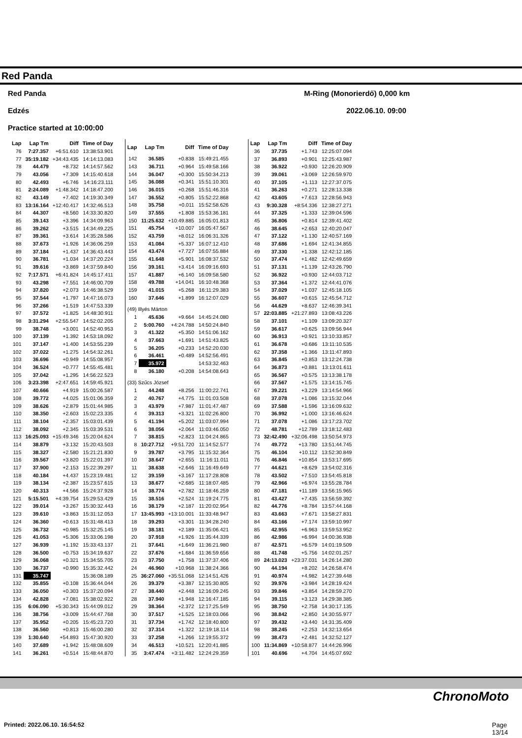Red Panda
Red Panda M-Ring (Monorierdő) 0,000 km
Edzés 2022.06.10. 09:00
Practice started at 10:00:00
| Lap | Lap Tm | Diff | Time of Day |
| --- | --- | --- | --- |
| 76 | 7:27.357 | +6:51.610 | 13:38:53.901 |
| 77 | 35:19.182 | +34:43.435 | 14:14:13.083 |
| 78 | 44.479 | +8.732 | 14:14:57.562 |
| 79 | 43.056 | +7.309 | 14:15:40.618 |
| 80 | 42.493 | +6.746 | 14:16:23.111 |
| 81 | 2:24.089 | +1:48.342 | 14:18:47.200 |
| 82 | 43.149 | +7.402 | 14:19:30.349 |
| 83 | 13:16.164 | +12:40.417 | 14:32:46.513 |
| 84 | 44.307 | +8.560 | 14:33:30.820 |
| 85 | 39.143 | +3.396 | 14:34:09.963 |
| 86 | 39.262 | +3.515 | 14:34:49.225 |
| 87 | 39.361 | +3.614 | 14:35:28.586 |
| 88 | 37.673 | +1.926 | 14:36:06.259 |
| 89 | 37.184 | +1.437 | 14:36:43.443 |
| 90 | 36.781 | +1.034 | 14:37:20.224 |
| 91 | 39.616 | +3.869 | 14:37:59.840 |
| 92 | 7:17.571 | +6:41.824 | 14:45:17.411 |
| 93 | 43.298 | +7.551 | 14:46:00.709 |
| 94 | 37.820 | +2.073 | 14:46:38.529 |
| 95 | 37.544 | +1.797 | 14:47:16.073 |
| 96 | 37.266 | +1.519 | 14:47:53.339 |
| 97 | 37.572 | +1.825 | 14:48:30.911 |
| 98 | 3:31.294 | +2:55.547 | 14:52:02.205 |
| 99 | 38.748 | +3.001 | 14:52:40.953 |
| 100 | 37.139 | +1.392 | 14:53:18.092 |
| 101 | 37.147 | +1.400 | 14:53:55.239 |
| 102 | 37.022 | +1.275 | 14:54:32.261 |
| 103 | 36.696 | +0.949 | 14:55:08.957 |
| 104 | 36.524 | +0.777 | 14:55:45.481 |
| 105 | 37.042 | +1.295 | 14:56:22.523 |
| 106 | 3:23.398 | +2:47.651 | 14:59:45.921 |
| 107 | 40.666 | +4.919 | 15:00:26.587 |
| 108 | 39.772 | +4.025 | 15:01:06.359 |
| 109 | 38.626 | +2.879 | 15:01:44.985 |
| 110 | 38.350 | +2.603 | 15:02:23.335 |
| 111 | 38.104 | +2.357 | 15:03:01.439 |
| 112 | 38.092 | +2.345 | 15:03:39.531 |
| 113 | 16:25.093 | +15:49.346 | 15:20:04.624 |
| 114 | 38.879 | +3.132 | 15:20:43.503 |
| 115 | 38.327 | +2.580 | 15:21:21.830 |
| 116 | 39.567 | +3.820 | 15:22:01.397 |
| 117 | 37.900 | +2.153 | 15:22:39.297 |
| 118 | 40.184 | +4.437 | 15:23:19.481 |
| 119 | 38.134 | +2.387 | 15:23:57.615 |
| 120 | 40.313 | +4.566 | 15:24:37.928 |
| 121 | 5:15.501 | +4:39.754 | 15:29:53.429 |
| 122 | 39.014 | +3.267 | 15:30:32.443 |
| 123 | 39.610 | +3.863 | 15:31:12.053 |
| 124 | 36.360 | +0.613 | 15:31:48.413 |
| 125 | 36.732 | +0.985 | 15:32:25.145 |
| 126 | 41.053 | +5.306 | 15:33:06.198 |
| 127 | 36.939 | +1.192 | 15:33:43.137 |
| 128 | 36.500 | +0.753 | 15:34:19.637 |
| 129 | 36.068 | +0.321 | 15:34:55.705 |
| 130 | 36.737 | +0.990 | 15:35:32.442 |
| 131 | 35.747 | | 15:36:08.189 |
| 132 | 35.855 | +0.108 | 15:36:44.044 |
| 133 | 36.050 | +0.303 | 15:37:20.094 |
| 134 | 42.828 | +7.081 | 15:38:02.922 |
| 135 | 6:06.090 | +5:30.343 | 15:44:09.012 |
| 136 | 38.756 | +3.009 | 15:44:47.768 |
| 137 | 35.952 | +0.205 | 15:45:23.720 |
| 138 | 36.560 | +0.813 | 15:46:00.280 |
| 139 | 1:30.640 | +54.893 | 15:47:30.920 |
| 140 | 37.689 | +1.942 | 15:48:08.609 |
| 141 | 36.261 | +0.514 | 15:48:44.870 |
| Lap | Lap Tm | Diff | Time of Day |
| --- | --- | --- | --- |
| 142 | 36.585 | +0.838 | 15:49:21.455 |
| 143 | 36.711 | +0.964 | 15:49:58.166 |
| 144 | 36.047 | +0.300 | 15:50:34.213 |
| 145 | 36.088 | +0.341 | 15:51:10.301 |
| 146 | 36.015 | +0.268 | 15:51:46.316 |
| 147 | 36.552 | +0.805 | 15:52:22.868 |
| 148 | 35.758 | +0.011 | 15:52:58.626 |
| 149 | 37.555 | +1.808 | 15:53:36.181 |
| 150 | 11:25.632 | +10:49.885 | 16:05:01.813 |
| 151 | 45.754 | +10.007 | 16:05:47.567 |
| 152 | 43.759 | +8.012 | 16:06:31.326 |
| 153 | 41.084 | +5.337 | 16:07:12.410 |
| 154 | 43.474 | +7.727 | 16:07:55.884 |
| 155 | 41.648 | +5.901 | 16:08:37.532 |
| 156 | 39.161 | +3.414 | 16:09:16.693 |
| 157 | 41.887 | +6.140 | 16:09:58.580 |
| 158 | 49.788 | +14.041 | 16:10:48.368 |
| 159 | 41.015 | +5.268 | 16:11:29.383 |
| 160 | 37.646 | +1.899 | 16:12:07.029 |
| (49) Illyés Márton | | | |
| 1 | 45.636 | +9.664 | 14:45:24.080 |
| 2 | 5:00.760 | +4:24.788 | 14:50:24.840 |
| 3 | 41.322 | +5.350 | 14:51:06.162 |
| 4 | 37.663 | +1.691 | 14:51:43.825 |
| 5 | 36.205 | +0.233 | 14:52:20.030 |
| 6 | 36.461 | +0.489 | 14:52:56.491 |
| 7 | 35.972 | | 14:53:32.463 |
| 8 | 36.180 | +0.208 | 14:54:08.643 |
| (33) Szűcs József | | | |
| 1 | 44.248 | +8.256 | 11:00:22.741 |
| 2 | 40.767 | +4.775 | 11:01:03.508 |
| 3 | 43.979 | +7.987 | 11:01:47.487 |
| 4 | 39.313 | +3.321 | 11:02:26.800 |
| 5 | 41.194 | +5.202 | 11:03:07.994 |
| 6 | 38.056 | +2.064 | 11:03:46.050 |
| 7 | 38.815 | +2.823 | 11:04:24.865 |
| 8 | 10:27.712 | +9:51.720 | 11:14:52.577 |
| 9 | 39.787 | +3.795 | 11:15:32.364 |
| 10 | 38.647 | +2.655 | 11:16:11.011 |
| 11 | 38.638 | +2.646 | 11:16:49.649 |
| 12 | 39.159 | +3.167 | 11:17:28.808 |
| 13 | 38.677 | +2.685 | 11:18:07.485 |
| 14 | 38.774 | +2.782 | 11:18:46.259 |
| 15 | 38.516 | +2.524 | 11:19:24.775 |
| 16 | 38.179 | +2.187 | 11:20:02.954 |
| 17 | 13:45.993 | +13:10.001 | 11:33:48.947 |
| 18 | 39.293 | +3.301 | 11:34:28.240 |
| 19 | 38.181 | +2.189 | 11:35:06.421 |
| 20 | 37.918 | +1.926 | 11:35:44.339 |
| 21 | 37.641 | +1.649 | 11:36:21.980 |
| 22 | 37.676 | +1.684 | 11:36:59.656 |
| 23 | 37.750 | +1.758 | 11:37:37.406 |
| 24 | 46.960 | +10.968 | 11:38:24.366 |
| 25 | 36:27.060 | +35:51.068 | 12:14:51.426 |
| 26 | 39.379 | +3.387 | 12:15:30.805 |
| 27 | 38.440 | +2.448 | 12:16:09.245 |
| 28 | 37.940 | +1.948 | 12:16:47.185 |
| 29 | 38.364 | +2.372 | 12:17:25.549 |
| 30 | 37.517 | +1.525 | 12:18:03.066 |
| 31 | 37.734 | +1.742 | 12:18:40.800 |
| 32 | 37.314 | +1.322 | 12:19:18.114 |
| 33 | 37.258 | +1.266 | 12:19:55.372 |
| 34 | 46.513 | +10.521 | 12:20:41.885 |
| 35 | 3:47.474 | +3:11.482 | 12:24:29.359 |
| Lap | Lap Tm | Diff | Time of Day |
| --- | --- | --- | --- |
| 36 | 37.735 | +1.743 | 12:25:07.094 |
| 37 | 36.893 | +0.901 | 12:25:43.987 |
| 38 | 36.922 | +0.930 | 12:26:20.909 |
| 39 | 39.061 | +3.069 | 12:26:59.970 |
| 40 | 37.105 | +1.113 | 12:27:37.075 |
| 41 | 36.263 | +0.271 | 12:28:13.338 |
| 42 | 43.605 | +7.613 | 12:28:56.943 |
| 43 | 9:30.328 | +8:54.336 | 12:38:27.271 |
| 44 | 37.325 | +1.333 | 12:39:04.596 |
| 45 | 36.806 | +0.814 | 12:39:41.402 |
| 46 | 38.645 | +2.653 | 12:40:20.047 |
| 47 | 37.122 | +1.130 | 12:40:57.169 |
| 48 | 37.686 | +1.694 | 12:41:34.855 |
| 49 | 37.330 | +1.338 | 12:42:12.185 |
| 50 | 37.474 | +1.482 | 12:42:49.659 |
| 51 | 37.131 | +1.139 | 12:43:26.790 |
| 52 | 36.922 | +0.930 | 12:44:03.712 |
| 53 | 37.364 | +1.372 | 12:44:41.076 |
| 54 | 37.029 | +1.037 | 12:45:18.105 |
| 55 | 36.607 | +0.615 | 12:45:54.712 |
| 56 | 44.629 | +8.637 | 12:46:39.341 |
| 57 | 22:03.885 | +21:27.893 | 13:08:43.226 |
| 58 | 37.101 | +1.109 | 13:09:20.327 |
| 59 | 36.617 | +0.625 | 13:09:56.944 |
| 60 | 36.913 | +0.921 | 13:10:33.857 |
| 61 | 36.678 | +0.686 | 13:11:10.535 |
| 62 | 37.358 | +1.366 | 13:11:47.893 |
| 63 | 36.845 | +0.853 | 13:12:24.738 |
| 64 | 36.873 | +0.881 | 13:13:01.611 |
| 65 | 36.567 | +0.575 | 13:13:38.178 |
| 66 | 37.567 | +1.575 | 13:14:15.745 |
| 67 | 39.221 | +3.229 | 13:14:54.966 |
| 68 | 37.078 | +1.086 | 13:15:32.044 |
| 69 | 37.588 | +1.596 | 13:16:09.632 |
| 70 | 36.992 | +1.000 | 13:16:46.624 |
| 71 | 37.078 | +1.086 | 13:17:23.702 |
| 72 | 48.781 | +12.789 | 13:18:12.483 |
| 73 | 32:42.490 | +32:06.498 | 13:50:54.973 |
| 74 | 49.772 | +13.780 | 13:51:44.745 |
| 75 | 46.104 | +10.112 | 13:52:30.849 |
| 76 | 46.846 | +10.854 | 13:53:17.695 |
| 77 | 44.621 | +8.629 | 13:54:02.316 |
| 78 | 43.502 | +7.510 | 13:54:45.818 |
| 79 | 42.966 | +6.974 | 13:55:28.784 |
| 80 | 47.181 | +11.189 | 13:56:15.965 |
| 81 | 43.427 | +7.435 | 13:56:59.392 |
| 82 | 44.776 | +8.784 | 13:57:44.168 |
| 83 | 43.663 | +7.671 | 13:58:27.831 |
| 84 | 43.166 | +7.174 | 13:59:10.997 |
| 85 | 42.955 | +6.963 | 13:59:53.952 |
| 86 | 42.986 | +6.994 | 14:00:36.938 |
| 87 | 42.571 | +6.579 | 14:01:19.509 |
| 88 | 41.748 | +5.756 | 14:02:01.257 |
| 89 | 24:13.023 | +23:37.031 | 14:26:14.280 |
| 90 | 44.194 | +8.202 | 14:26:58.474 |
| 91 | 40.974 | +4.982 | 14:27:39.448 |
| 92 | 39.976 | +3.984 | 14:28:19.424 |
| 93 | 39.846 | +3.854 | 14:28:59.270 |
| 94 | 39.115 | +3.123 | 14:29:38.385 |
| 95 | 38.750 | +2.758 | 14:30:17.135 |
| 96 | 38.842 | +2.850 | 14:30:55.977 |
| 97 | 39.432 | +3.440 | 14:31:35.409 |
| 98 | 38.245 | +2.253 | 14:32:13.654 |
| 99 | 38.473 | +2.481 | 14:32:52.127 |
| 100 | 11:34.869 | +10:58.877 | 14:44:26.996 |
| 101 | 40.696 | +4.704 | 14:45:07.692 |
ChronoMoto
Printed: 2022.06.10. 16:54:52 Page 13/14